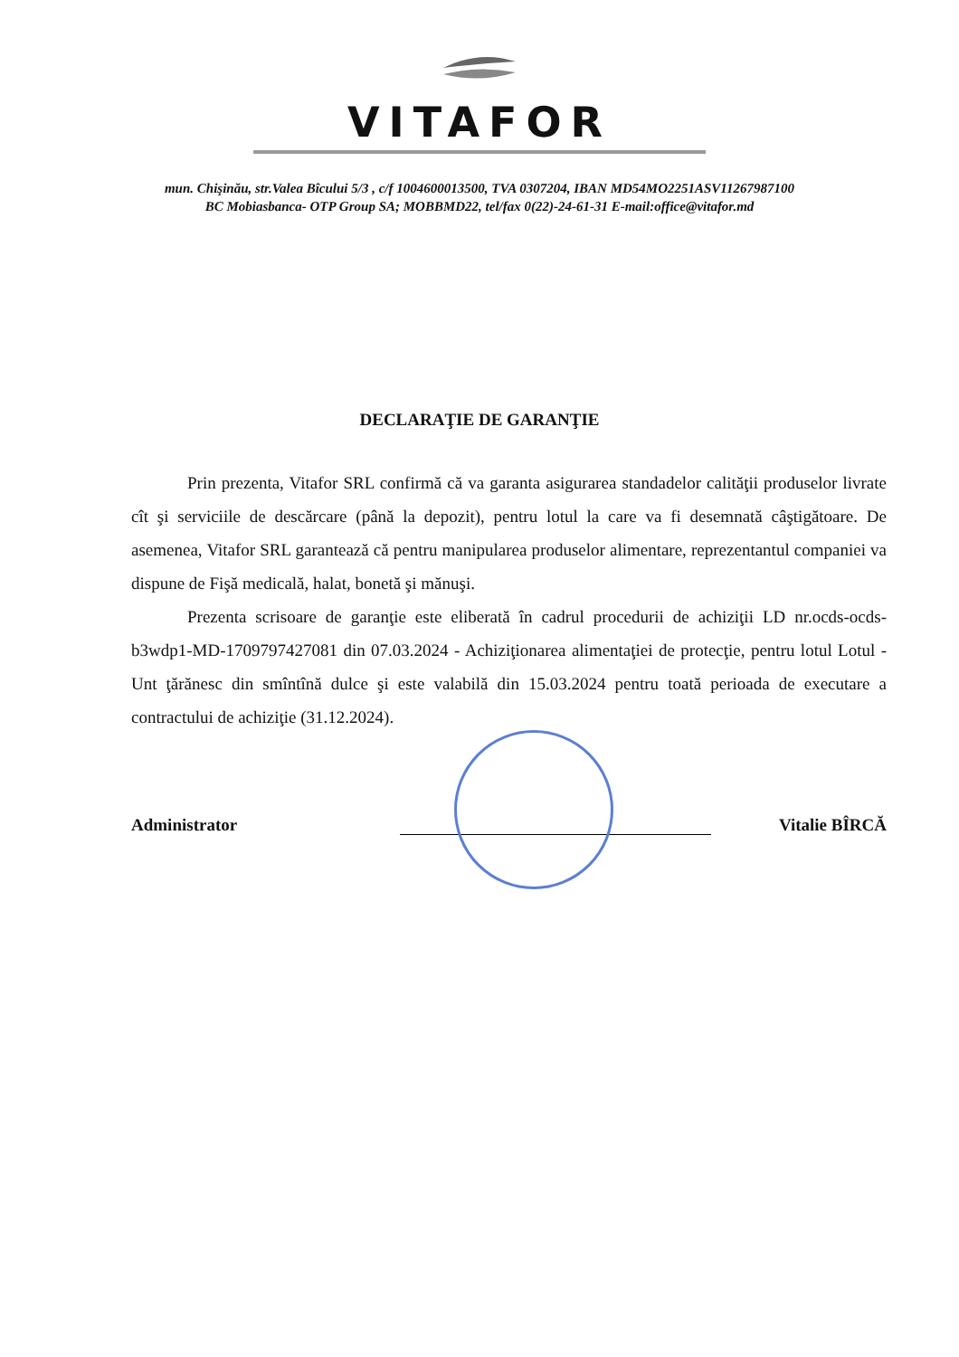VITAFOR
mun. Chişinău, str.Valea Bîcului 5/3 , c/f 1004600013500, TVA 0307204, IBAN MD54MO2251ASV11267987100
BC Mobiasbanca- OTP Group SA; MOBBMD22, tel/fax 0(22)-24-61-31 E-mail:office@vitafor.md
DECLARAŢIE DE GARANŢIE
Prin prezenta, Vitafor SRL confirmă că va garanta asigurarea standadelor calităţii produselor livrate cît şi serviciile de descărcare (până la depozit), pentru lotul la care va fi desemnată câştigătoare. De asemenea, Vitafor SRL garantează că pentru manipularea produselor alimentare, reprezentantul companiei va dispune de Fişă medicală, halat, bonetă şi mănuşi.
Prezenta scrisoare de garanţie este eliberată în cadrul procedurii de achiziţii LD nr.ocds-ocds-b3wdp1-MD-1709797427081 din 07.03.2024 - Achiziţionarea alimentaţiei de protecţie, pentru lotul Lotul - Unt ţărănesc din smîntînă dulce şi este valabilă din 15.03.2024 pentru toată perioada de executare a contractului de achiziţie (31.12.2024).
Administrator Vitalie BÎRCĂ